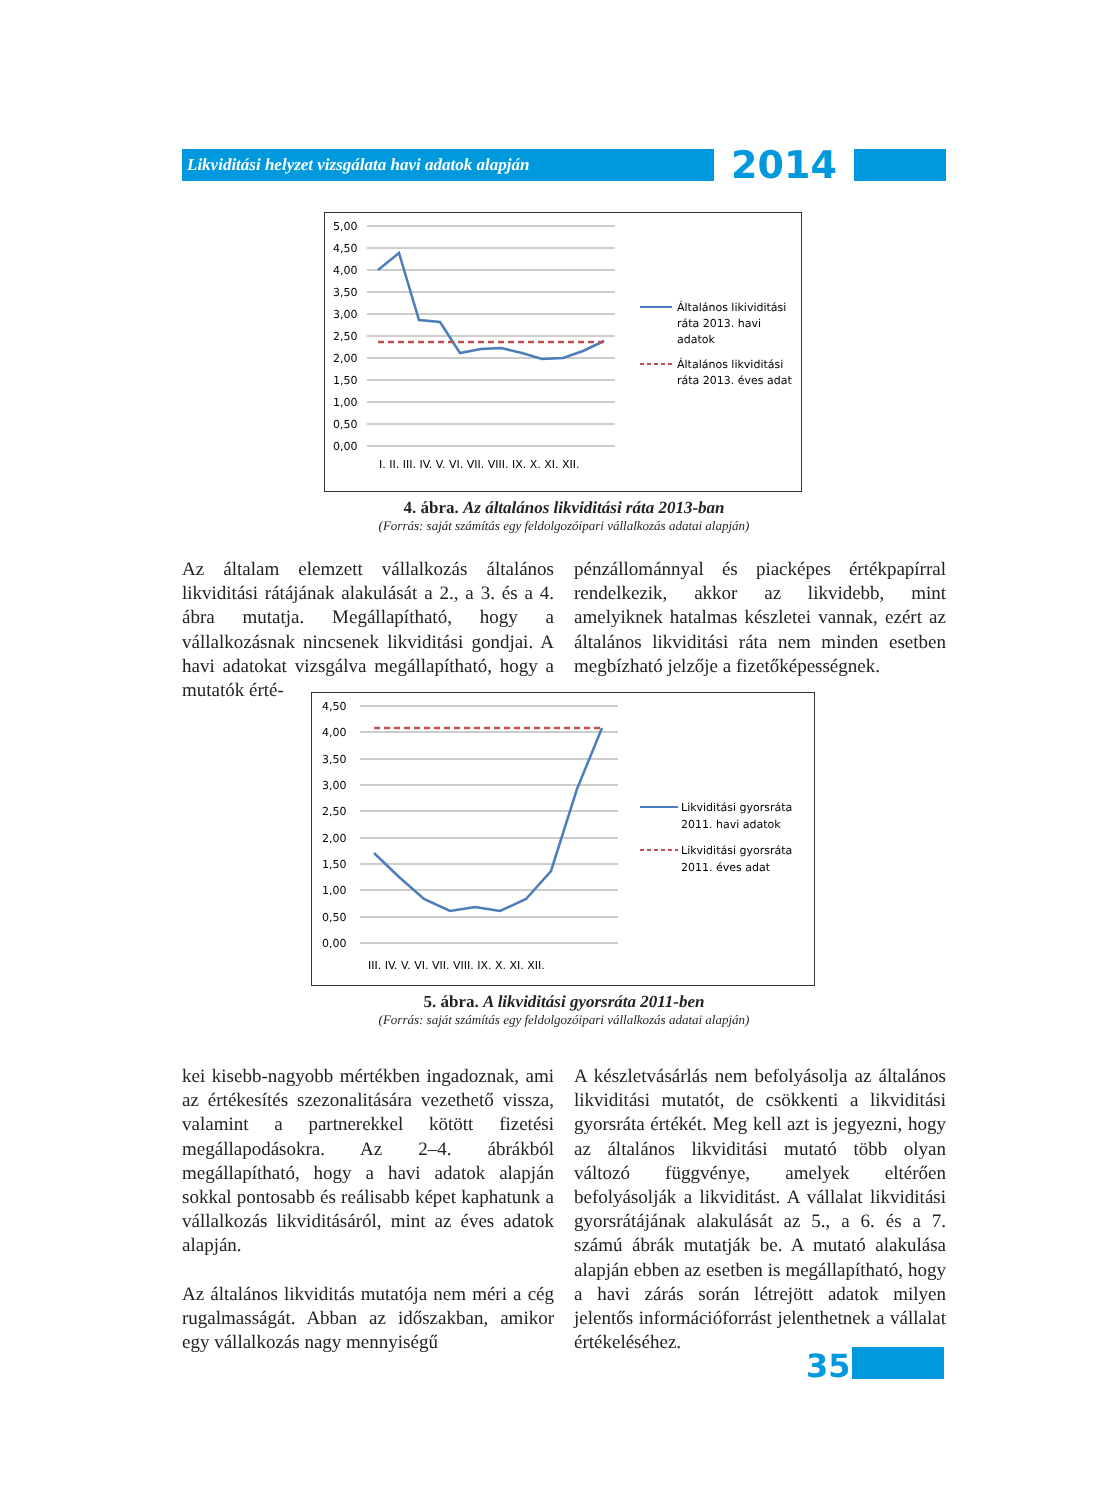Likviditási helyzet vizsgálata havi adatok alapján
2014
5,00
4,50
4,00
3,50
3,00
2,50
2,00
1,50
1,00
0,50
0,00
I. II. III. IV. V. VI. VII. VIII. IX. X. XI. XII.
Általános likividitási
ráta 2013. havi
adatok
Általános likviditási
ráta 2013. éves adat
4. ábra. Az általános likviditási ráta 2013-ban
(Forrás: saját számítás egy feldolgozóipari vállalkozás adatai alapján)
Az általam elemzett vállalkozás általános likviditási rátájának alakulását a 2., a 3. és a 4. ábra mutatja. Megállapítható, hogy a vállalkozásnak nincsenek likviditási gondjai. A havi adatokat vizsgálva megállapítható, hogy a mutatók érté-
pénzállománnyal és piacképes értékpapírral rendelkezik, akkor az likvidebb, mint amelyiknek hatalmas készletei vannak, ezért az általános likviditási ráta nem minden esetben megbízható jelzője a fizetőképességnek.
4,50
4,00
3,50
3,00
2,50
2,00
1,50
1,00
0,50
0,00
III. IV. V. VI. VII. VIII. IX. X. XI. XII.
Likviditási gyorsráta
2011. havi adatok
Likviditási gyorsráta
2011. éves adat
5. ábra. A likviditási gyorsráta 2011-ben
(Forrás: saját számítás egy feldolgozóipari vállalkozás adatai alapján)
kei kisebb-nagyobb mértékben ingadoznak, ami az értékesítés szezonalitására vezethető vissza, valamint a partnerekkel kötött fizetési megállapodásokra. Az 2–4. ábrákból megállapítható, hogy a havi adatok alapján sokkal pontosabb és reálisabb képet kaphatunk a vállalkozás likviditásáról, mint az éves adatok alapján.
Az általános likviditás mutatója nem méri a cég rugalmasságát. Abban az időszakban, amikor egy vállalkozás nagy mennyiségű
A készletvásárlás nem befolyásolja az általános likviditási mutatót, de csökkenti a likviditási gyorsráta értékét. Meg kell azt is jegyezni, hogy az általános likviditási mutató több olyan változó függvénye, amelyek eltérően befolyásolják a likviditást. A vállalat likviditási gyorsrátájának alakulását az 5., a 6. és a 7. számú ábrák mutatják be. A mutató alakulása alapján ebben az esetben is megállapítható, hogy a havi zárás során létrejött adatok milyen jelentős információforrást jelenthetnek a vállalat értékeléséhez.
35